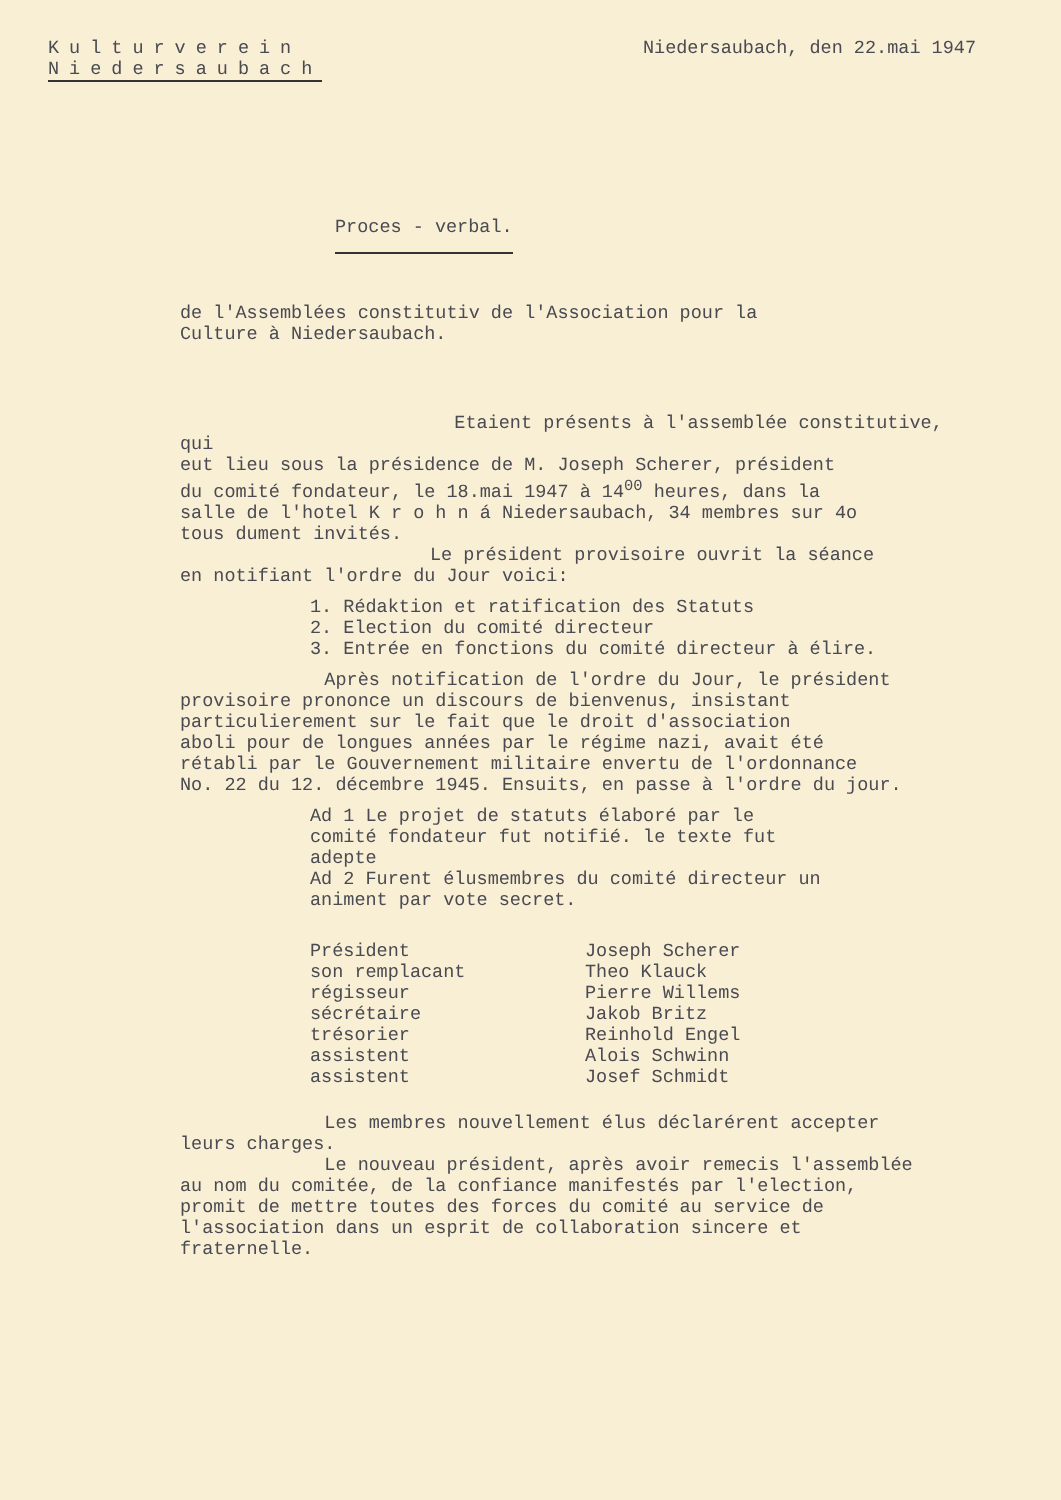Kulturverein
Niedersaubach
Niedersaubach, den 22.mai 1947
Proces - verbal.
de l'Assemblées constitutiv de l'Association pour la
Culture à Niedersaubach.
Etaient présents à l'assemblée constitutive, qui
eut lieu sous la présidence de M. Joseph Scherer, président
du comité fondateur, le 18.mai 1947 à 14<sup>00</sup> heures, dans la
salle de l'hotel K r o h n á Niedersaubach, 34 membres sur 4o
tous dument invités.
Le président provisoire ouvrit la séance
en notifiant l'ordre du Jour voici:
1. Rédaktion et ratification des Statuts
2. Election du comité directeur
3. Entrée en fonctions du comité directeur à élire.
Après notification de l'ordre du Jour, le président
provisoire prononce un discours de bienvenus, insistant
particulierement sur le fait que le droit d'association
aboli pour de longues années par le régime nazi, avait été
rétabli par le Gouvernement militaire envertu de l'ordonnance
No. 22 du 12. décembre 1945. Ensuits, en passe à l'ordre du jour.
Ad 1 Le projet de statuts élaboré par le
comité fondateur fut notifié. le texte fut
adepte
Ad 2 Furent élusmembres du comité directeur un
animent par vote secret.
| Président | Joseph Scherer |
| son remplacant | Theo Klauck |
| régisseur | Pierre Willems |
| sécrétaire | Jakob Britz |
| trésorier | Reinhold Engel |
| assistent | Alois Schwinn |
| assistent | Josef Schmidt |
Les membres nouvellement élus déclarérent accepter
leurs charges.
Le nouveau président, après avoir remecis l'assemblée
au nom du comitée, de la confiance manifestés par l'election,
promit de mettre toutes des forces du comité au service de
l'association dans un esprit de collaboration sincere et
fraternelle.